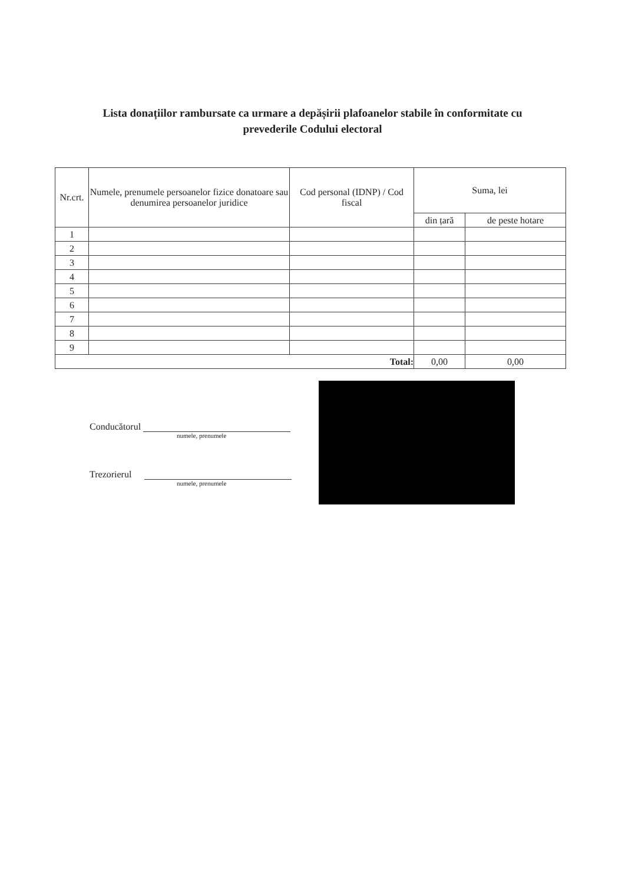Lista donațiilor rambursate ca urmare a depășirii plafoanelor stabile în conformitate cu
prevederile Codului electoral
| Nr.crt. | Numele, prenumele persoanelor fizice donatoare sau denumirea persoanelor juridice | Cod personal (IDNP) / Cod fiscal | Suma, lei | |
| --- | --- | --- | --- | --- |
| | | | din țară | de peste hotare |
| 1 | | | | |
| 2 | | | | |
| 3 | | | | |
| 4 | | | | |
| 5 | | | | |
| 6 | | | | |
| 7 | | | | |
| 8 | | | | |
| 9 | | | | |
| Total: | | | 0,00 | 0,00 |
Conducătorul
numele, prenumele
Trezorierul
numele, prenumele